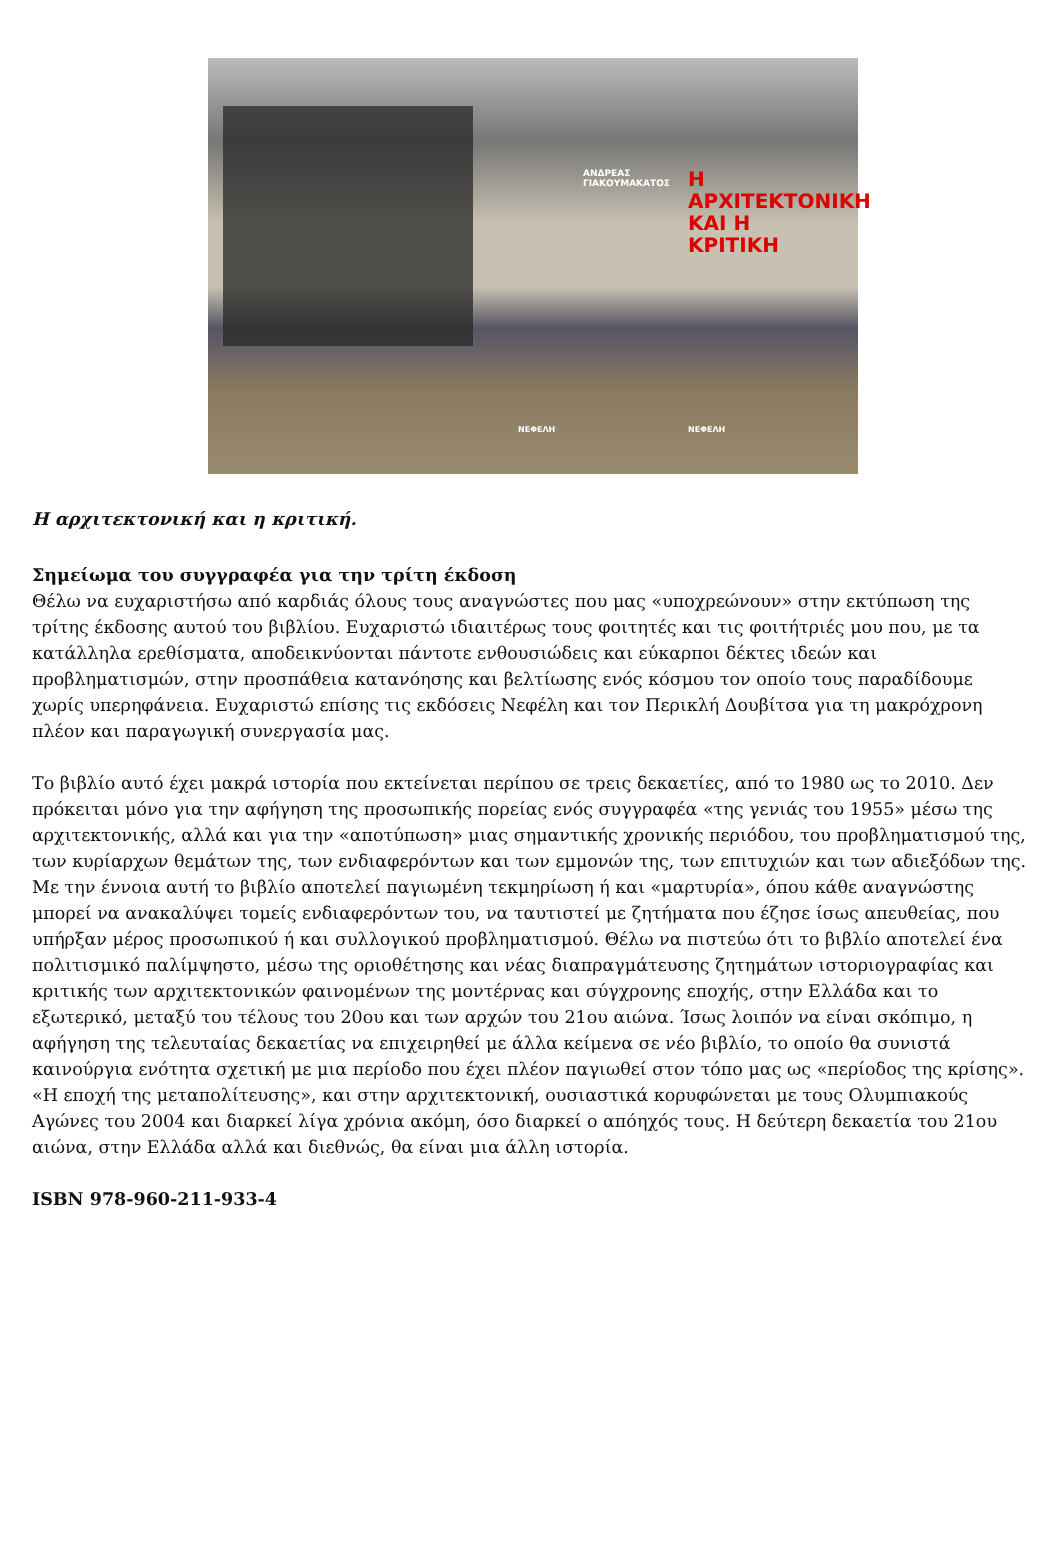ΑΝΔΡΕΑΣ
ΓΙΑΚΟΥΜΑΚΑΤΟΣ
Η
ΑΡΧΙΤΕΚΤΟΝΙΚΗ
ΚΑΙ Η
ΚΡΙΤΙΚΗ
ΝΕΦΕΛΗ ΝΕΦΕΛΗ
Η αρχιτεκτονική και η κριτική.
Σημείωμα του συγγραφέα για την τρίτη έκδοση
Θέλω να ευχαριστήσω από καρδιάς όλους τους αναγνώστες που μας «υποχρεώνουν» στην εκτύπωση της τρίτης έκδοσης αυτού του βιβλίου. Ευχαριστώ ιδιαιτέρως τους φοιτητές και τις φοιτήτριές μου που, με τα κατάλληλα ερεθίσματα, αποδεικνύονται πάντοτε ενθουσιώδεις και εύκαρποι δέκτες ιδεών και προβληματισμών, στην προσπάθεια κατανόησης και βελτίωσης ενός κόσμου τον οποίο τους παραδίδουμε χωρίς υπερηφάνεια. Ευχαριστώ επίσης τις εκδόσεις Νεφέλη και τον Περικλή Δουβίτσα για τη μακρόχρονη πλέον και παραγωγική συνεργασία μας.
Το βιβλίο αυτό έχει μακρά ιστορία που εκτείνεται περίπου σε τρεις δεκαετίες, από το 1980 ως το 2010. Δεν πρόκειται μόνο για την αφήγηση της προσωπικής πορείας ενός συγγραφέα «της γενιάς του 1955» μέσω της αρχιτεκτονικής, αλλά και για την «αποτύπωση» μιας σημαντικής χρονικής περιόδου, του προβληματισμού της, των κυρίαρχων θεμάτων της, των ενδιαφερόντων και των εμμονών της, των επιτυχιών και των αδιεξόδων της. Με την έννοια αυτή το βιβλίο αποτελεί παγιωμένη τεκμηρίωση ή και «μαρτυρία», όπου κάθε αναγνώστης μπορεί να ανακαλύψει τομείς ενδιαφερόντων του, να ταυτιστεί με ζητήματα που έζησε ίσως απευθείας, που υπήρξαν μέρος προσωπικού ή και συλλογικού προβληματισμού. Θέλω να πιστεύω ότι το βιβλίο αποτελεί ένα πολιτισμικό παλίμψηστο, μέσω της οριοθέτησης και νέας διαπραγμάτευσης ζητημάτων ιστοριογραφίας και κριτικής των αρχιτεκτονικών φαινομένων της μοντέρνας και σύγχρονης εποχής, στην Ελλάδα και το εξωτερικό, μεταξύ του τέλους του 20ου και των αρχών του 21ου αιώνα. Ίσως λοιπόν να είναι σκόπιμο, η αφήγηση της τελευταίας δεκαετίας να επιχειρηθεί με άλλα κείμενα σε νέο βιβλίο, το οποίο θα συνιστά καινούργια ενότητα σχετική με μια περίοδο που έχει πλέον παγιωθεί στον τόπο μας ως «περίοδος της κρίσης». «Η εποχή της μεταπολίτευσης», και στην αρχιτεκτονική, ουσιαστικά κορυφώνεται με τους Ολυμπιακούς Αγώνες του 2004 και διαρκεί λίγα χρόνια ακόμη, όσο διαρκεί ο απόηχός τους. Η δεύτερη δεκαετία του 21ου αιώνα, στην Ελλάδα αλλά και διεθνώς, θα είναι μια άλλη ιστορία.
ISBN 978-960-211-933-4